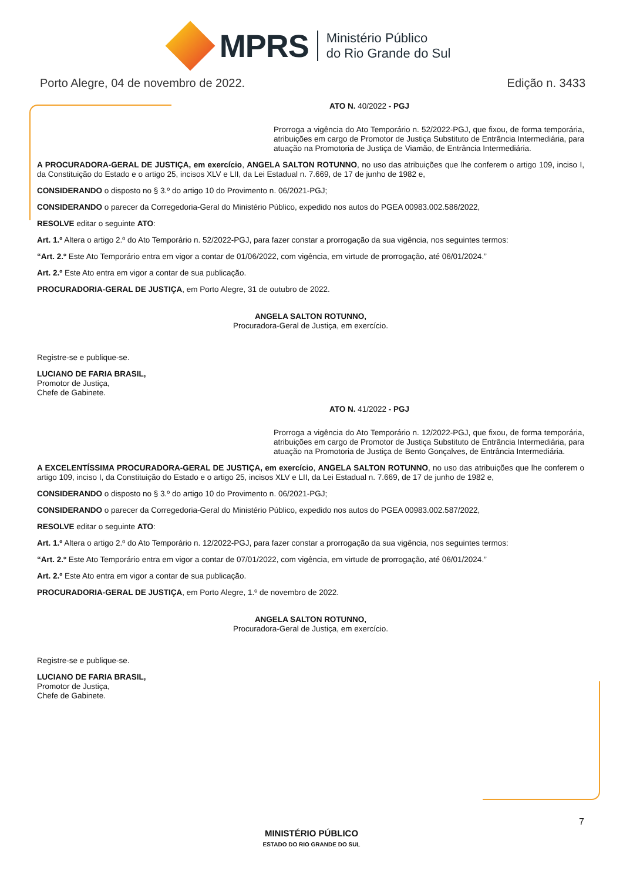MPRS
Ministério Público
do Rio Grande do Sul
Porto Alegre, 04 de novembro de 2022. Edição n. 3433
ATO N. 40/2022 - PGJ
Prorroga a vigência do Ato Temporário n. 52/2022-PGJ, que fixou, de forma temporária, atribuições em cargo de Promotor de Justiça Substituto de Entrância Intermediária, para atuação na Promotoria de Justiça de Viamão, de Entrância Intermediária.
A PROCURADORA-GERAL DE JUSTIÇA, em exercício, ANGELA SALTON ROTUNNO, no uso das atribuições que lhe conferem o artigo 109, inciso I, da Constituição do Estado e o artigo 25, incisos XLV e LII, da Lei Estadual n. 7.669, de 17 de junho de 1982 e,
CONSIDERANDO o disposto no § 3.º do artigo 10 do Provimento n. 06/2021-PGJ;
CONSIDERANDO o parecer da Corregedoria-Geral do Ministério Público, expedido nos autos do PGEA 00983.002.586/2022,
RESOLVE editar o seguinte ATO:
Art. 1.º Altera o artigo 2.º do Ato Temporário n. 52/2022-PGJ, para fazer constar a prorrogação da sua vigência, nos seguintes termos:
“Art. 2.º Este Ato Temporário entra em vigor a contar de 01/06/2022, com vigência, em virtude de prorrogação, até 06/01/2024.”
Art. 2.º Este Ato entra em vigor a contar de sua publicação.
PROCURADORIA-GERAL DE JUSTIÇA, em Porto Alegre, 31 de outubro de 2022.
ANGELA SALTON ROTUNNO,
Procuradora-Geral de Justiça, em exercício.
Registre-se e publique-se.
LUCIANO DE FARIA BRASIL,
Promotor de Justiça,
Chefe de Gabinete.
ATO N. 41/2022 - PGJ
Prorroga a vigência do Ato Temporário n. 12/2022-PGJ, que fixou, de forma temporária, atribuições em cargo de Promotor de Justiça Substituto de Entrância Intermediária, para atuação na Promotoria de Justiça de Bento Gonçalves, de Entrância Intermediária.
A EXCELENTÍSSIMA PROCURADORA-GERAL DE JUSTIÇA, em exercício, ANGELA SALTON ROTUNNO, no uso das atribuições que lhe conferem o artigo 109, inciso I, da Constituição do Estado e o artigo 25, incisos XLV e LII, da Lei Estadual n. 7.669, de 17 de junho de 1982 e,
CONSIDERANDO o disposto no § 3.º do artigo 10 do Provimento n. 06/2021-PGJ;
CONSIDERANDO o parecer da Corregedoria-Geral do Ministério Público, expedido nos autos do PGEA 00983.002.587/2022,
RESOLVE editar o seguinte ATO:
Art. 1.º Altera o artigo 2.º do Ato Temporário n. 12/2022-PGJ, para fazer constar a prorrogação da sua vigência, nos seguintes termos:
“Art. 2.º Este Ato Temporário entra em vigor a contar de 07/01/2022, com vigência, em virtude de prorrogação, até 06/01/2024.”
Art. 2.º Este Ato entra em vigor a contar de sua publicação.
PROCURADORIA-GERAL DE JUSTIÇA, em Porto Alegre, 1.º de novembro de 2022.
ANGELA SALTON ROTUNNO,
Procuradora-Geral de Justiça, em exercício.
Registre-se e publique-se.
LUCIANO DE FARIA BRASIL,
Promotor de Justiça,
Chefe de Gabinete.
7
MINISTÉRIO PÚBLICO
ESTADO DO RIO GRANDE DO SUL